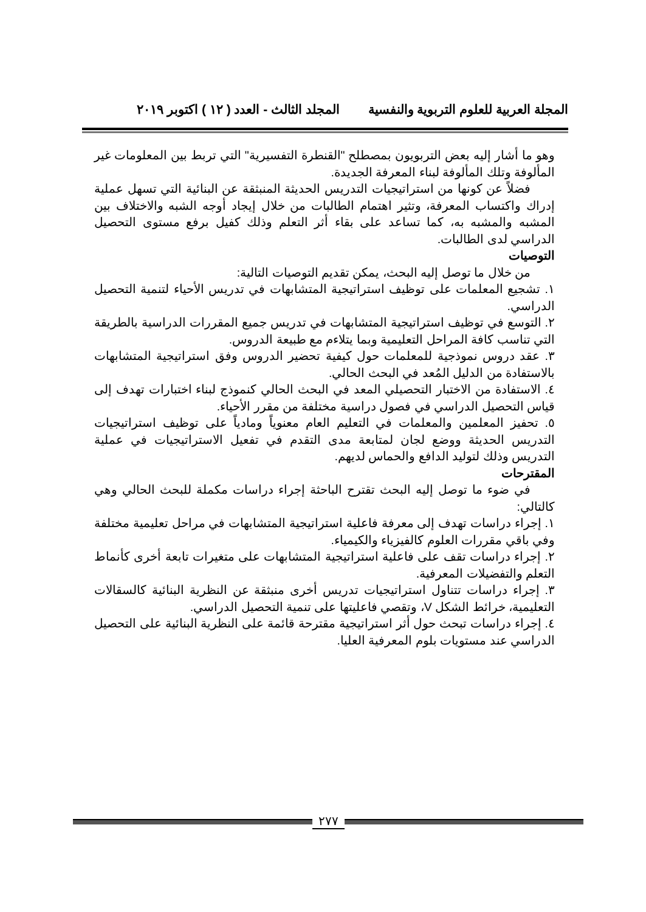المجلة العربية للعلوم التربوية والنفسية المجلد الثالث - العدد ( ١٢ ) اكتوبر ٢٠١٩
وهو ما أشار إليه بعض التربويون بمصطلح "القنطرة التفسيرية" التي تربط بين المعلومات غير المألوفة وتلك المألوفة لبناء المعرفة الجديدة.
فضلاً عن كونها من استراتيجيات التدريس الحديثة المنبثقة عن البنائية التي تسهل عملية إدراك واكتساب المعرفة، وتثير اهتمام الطالبات من خلال إيجاد أوجه الشبه والاختلاف بين المشبه والمشبه به، كما تساعد على بقاء أثر التعلم وذلك كفيل برفع مستوى التحصيل الدراسي لدى الطالبات.
التوصيات
من خلال ما توصل إليه البحث، يمكن تقديم التوصيات التالية:
١. تشجيع المعلمات على توظيف استراتيجية المتشابهات في تدريس الأحياء لتنمية التحصيل الدراسي.
٢. التوسع في توظيف استراتيجية المتشابهات في تدريس جميع المقررات الدراسية بالطريقة التي تناسب كافة المراحل التعليمية وبما يتلاءم مع طبيعة الدروس.
٣. عقد دروس نموذجية للمعلمات حول كيفية تحضير الدروس وفق استراتيجية المتشابهات بالاستفادة من الدليل المُعد في البحث الحالي.
٤. الاستفادة من الاختبار التحصيلي المعد في البحث الحالي كنموذج لبناء اختبارات تهدف إلى قياس التحصيل الدراسي في فصول دراسية مختلفة من مقرر الأحياء.
٥. تحفيز المعلمين والمعلمات في التعليم العام معنوياً ومادياً على توظيف استراتيجيات التدريس الحديثة ووضع لجان لمتابعة مدى التقدم في تفعيل الاستراتيجيات في عملية التدريس وذلك لتوليد الدافع والحماس لديهم.
المقترحات
في ضوء ما توصل إليه البحث تقترح الباحثة إجراء دراسات مكملة للبحث الحالي وهي كالتالي:
١. إجراء دراسات تهدف إلى معرفة فاعلية استراتيجية المتشابهات في مراحل تعليمية مختلفة وفي باقي مقررات العلوم كالفيزياء والكيمياء.
٢. إجراء دراسات تقف على فاعلية استراتيجية المتشابهات على متغيرات تابعة أخرى كأنماط التعلم والتفضيلات المعرفية.
٣. إجراء دراسات تتناول استراتيجيات تدريس أخرى منبثقة عن النظرية البنائية كالسقالات التعليمية، خرائط الشكل V، وتقصي فاعليتها على تنمية التحصيل الدراسي.
٤. إجراء دراسات تبحث حول أثر استراتيجية مقترحة قائمة على النظرية البنائية على التحصيل الدراسي عند مستويات بلوم المعرفية العليا.
٢٧٧